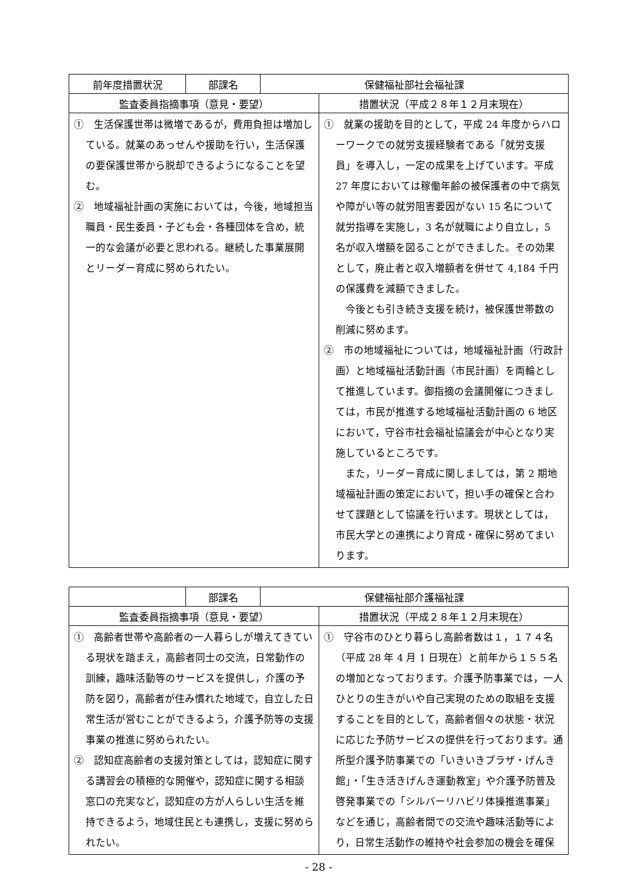| 前年度措置状況 | 部課名 | 保健福祉部社会福祉課 | |
| --- | --- | --- | --- |
| 監査委員指摘事項（意見・要望） | | | 措置状況（平成２８年１２月末現在） |
| ① 生活保護世帯は微増であるが，費用負担は増加している。就業のあっせんや援助を行い，生活保護の要保護世帯から脱却できるようになることを望む。 ② 地域福祉計画の実施においては，今後，地域担当職員・民生委員・子ども会・各種団体を含め，統一的な会議が必要と思われる。継続した事業展開とリーダー育成に努められたい。 | | | ① 就業の援助を目的として，平成 24 年度からハローワークでの就労支援経験者である「就労支援員」を導入し，一定の成果を上げています。平成 27 年度においては稼働年齢の被保護者の中で病気や障がい等の就労阻害要因がない 15 名について就労指導を実施し，3 名が就職により自立し，5 名が収入増額を図ることができました。その効果として，廃止者と収入増額者を併せて 4,184 千円の保護費を減額できました。 今後とも引き続き支援を続け，被保護世帯数の削減に努めます。 ② 市の地域福祉については，地域福祉計画（行政計画）と地域福祉活動計画（市民計画）を両輪として推進しています。御指摘の会議開催につきましては，市民が推進する地域福祉活動計画の 6 地区において，守谷市社会福祉協議会が中心となり実施しているところです。 また，リーダー育成に関しましては，第 2 期地域福祉計画の策定において，担い手の確保と合わせて課題として協議を行います。現状としては，市民大学との連携により育成・確保に努めてまいります。 |
| | 部課名 | 保健福祉部介護福祉課 | |
| --- | --- | --- | --- |
| 監査委員指摘事項（意見・要望） | | | 措置状況（平成２８年１２月末現在） |
| ① 高齢者世帯や高齢者の一人暮らしが増えてきている現状を踏まえ，高齢者同士の交流，日常動作の訓練，趣味活動等のサービスを提供し，介護の予防を図り，高齢者が住み慣れた地域で，自立した日常生活が営むことができるよう，介護予防等の支援事業の推進に努められたい。 ② 認知症高齢者の支援対策としては，認知症に関する講習会の積極的な開催や，認知症に関する相談窓口の充実など，認知症の方が人らしい生活を維持できるよう，地域住民とも連携し，支援に努められたい。 | | | ① 守谷市のひとり暮らし高齢者数は１，１７４名（平成 28 年 4 月 1 日現在）と前年から１５５名の増加となっております。介護予防事業では，一人ひとりの生きがいや自己実現のための取組を支援することを目的として，高齢者個々の状態・状況に応じた予防サービスの提供を行っております。通所型介護予防事業での「いきいきプラザ・げんき館」・「生き活きげんき運動教室」や介護予防普及啓発事業での「シルバーリハビリ体操推進事業」などを通じ，高齢者間での交流や趣味活動等により，日常生活動作の維持や社会参加の機会を確保 |
- 28 -